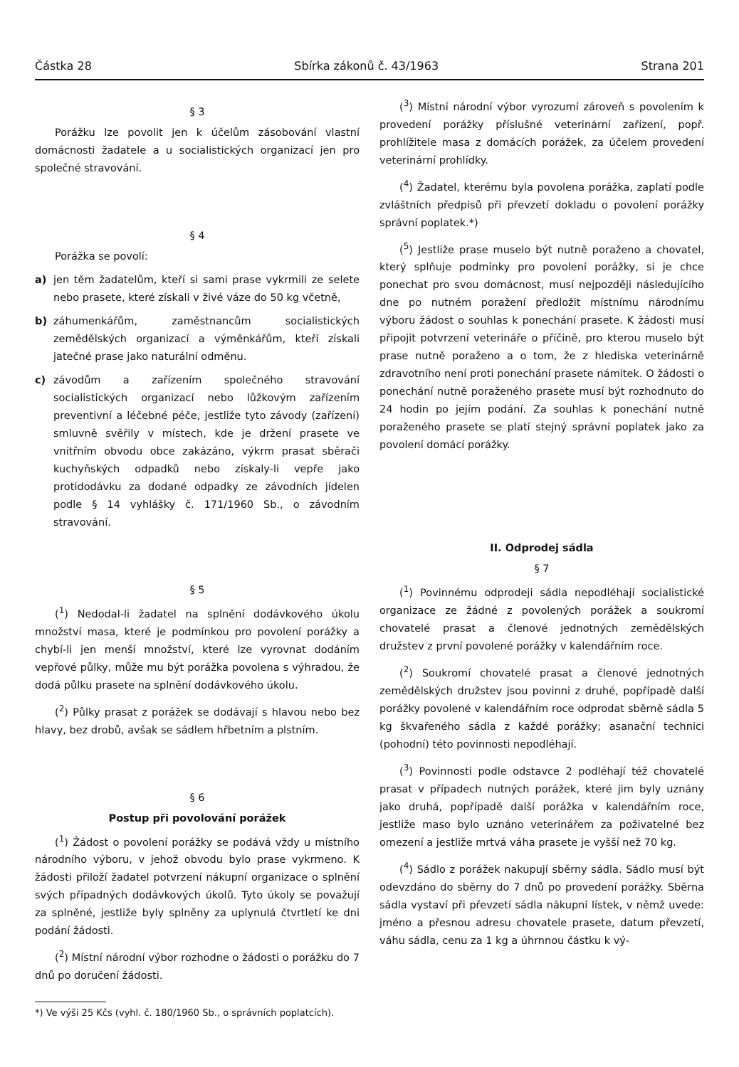Částka 28 Sbírka zákonů č. 43/1963 Strana 201
§ 3
Porážku lze povolit jen k účelům zásobování vlastní domácnosti žadatele a u socialistických organizací jen pro společné stravování.
§ 4
Porážka se povolí:
a) jen těm žadatelům, kteří si sami prase vykrmili ze selete nebo prasete, které získali v živé váze do 50 kg včetně,
b) záhumenkářům, zaměstnancům socialistických zemědělských organizací a výměnkářům, kteří získali jatečné prase jako naturální odměnu.
c) závodům a zařízením společného stravování socialistických organizací nebo lůžkovým zařízením preventivní a léčebné péče, jestliže tyto závody (zařízení) smluvně svěřily v místech, kde je držení prasete ve vnitřním obvodu obce zakázáno, výkrm prasat sběrači kuchyňských odpadků nebo získaly-li vepře jako protidodávku za dodané odpadky ze závodních jídelen podle § 14 vyhlášky č. 171/1960 Sb., o závodním stravování.
§ 5
(<sup>1</sup>) Nedodal-li žadatel na splnění dodávkového úkolu množství masa, které je podmínkou pro povolení porážky a chybí-li jen menší množství, které lze vyrovnat dodáním vepřové půlky, může mu být porážka povolena s výhradou, že dodá půlku prasete na splnění dodávkového úkolu.
(<sup>2</sup>) Půlky prasat z porážek se dodávají s hlavou nebo bez hlavy, bez drobů, avšak se sádlem hřbetním a plstním.
§ 6
Postup při povolování porážek
(<sup>1</sup>) Žádost o povolení porážky se podává vždy u místního národního výboru, v jehož obvodu bylo prase vykrmeno. K žádosti přiloží žadatel potvrzení nákupní organizace o splnění svých případných dodávkových úkolů. Tyto úkoly se považují za splněné, jestliže byly splněny za uplynulá čtvrtletí ke dni podání žádosti.
(<sup>2</sup>) Místní národní výbor rozhodne o žádosti o porážku do 7 dnů po doručení žádosti.
(<sup>3</sup>) Místní národní výbor vyrozumí zároveň s povolením k provedení porážky příslušné veterinární zařízení, popř. prohlížitele masa z domácích porážek, za účelem provedení veterinární prohlídky.
(<sup>4</sup>) Žadatel, kterému byla povolena porážka, zaplatí podle zvláštních předpisů při převzetí dokladu o povolení porážky správní poplatek.*)
(<sup>5</sup>) Jestliže prase muselo být nutně poraženo a chovatel, který splňuje podmínky pro povolení porážky, si je chce ponechat pro svou domácnost, musí nejpozději následujícího dne po nutném poražení předložit místnímu národnímu výboru žádost o souhlas k ponechání prasete. K žádosti musí připojit potvrzení veterináře o příčině, pro kterou muselo být prase nutně poraženo a o tom, že z hlediska veterinárně zdravotního není proti ponechání prasete námitek. O žádosti o ponechání nutně poraženého prasete musí být rozhodnuto do 24 hodin po jejím podání. Za souhlas k ponechání nutně poraženého prasete se platí stejný správní poplatek jako za povolení domácí porážky.
II. Odprodej sádla
§ 7
(<sup>1</sup>) Povinnému odprodeji sádla nepodléhají socialistické organizace ze žádné z povolených porážek a soukromí chovatelé prasat a členové jednotných zemědělských družstev z první povolené porážky v kalendářním roce.
(<sup>2</sup>) Soukromí chovatelé prasat a členové jednotných zemědělských družstev jsou povinni z druhé, popřípadě další porážky povolené v kalendářním roce odprodat sběrně sádla 5 kg škvařeného sádla z každé porážky; asanační technici (pohodní) této povinnosti nepodléhají.
(<sup>3</sup>) Povinnosti podle odstavce 2 podléhají též chovatelé prasat v případech nutných porážek, které jim byly uznány jako druhá, popřípadě další porážka v kalendářním roce, jestliže maso bylo uznáno veterinářem za poživatelné bez omezení a jestliže mrtvá váha prasete je vyšší než 70 kg.
(<sup>4</sup>) Sádlo z porážek nakupují sběrny sádla. Sádlo musí být odevzdáno do sběrny do 7 dnů po provedení porážky. Sběrna sádla vystaví při převzetí sádla nákupní lístek, v němž uvede: jméno a přesnou adresu chovatele prasete, datum převzetí, váhu sádla, cenu za 1 kg a úhrnnou částku k vý-
*) Ve výši 25 Kčs (vyhl. č. 180/1960 Sb., o správních poplatcích).